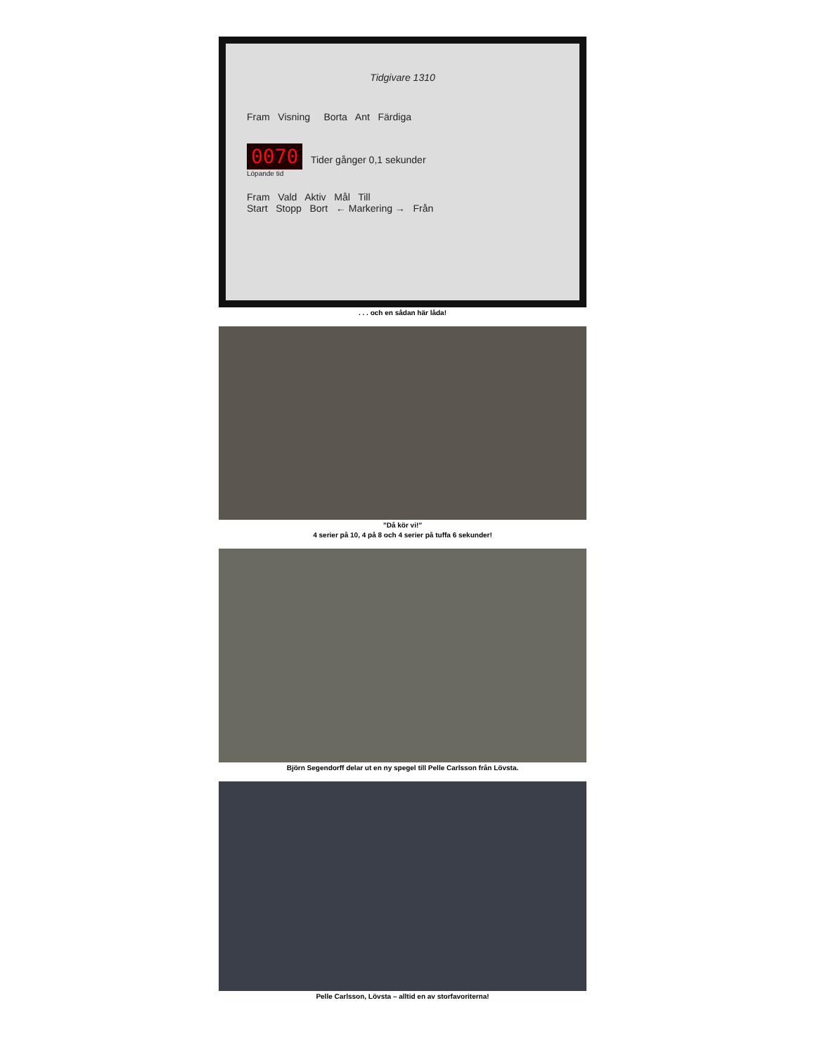Tidgivare 1310
Fram Visning Borta Ant Färdiga
0070 Tider gånger 0,1 sekunder
Löpande tid
Fram Vald Aktiv Mål Till
Start Stopp Bort ← Markering → Från
. . . och en sådan här låda!
”Då kör vi!”
4 serier på 10, 4 på 8 och 4 serier på tuffa 6 sekunder!
Björn Segendorff delar ut en ny spegel till Pelle Carlsson från Lövsta.
Pelle Carlsson, Lövsta – alltid en av storfavoriterna!